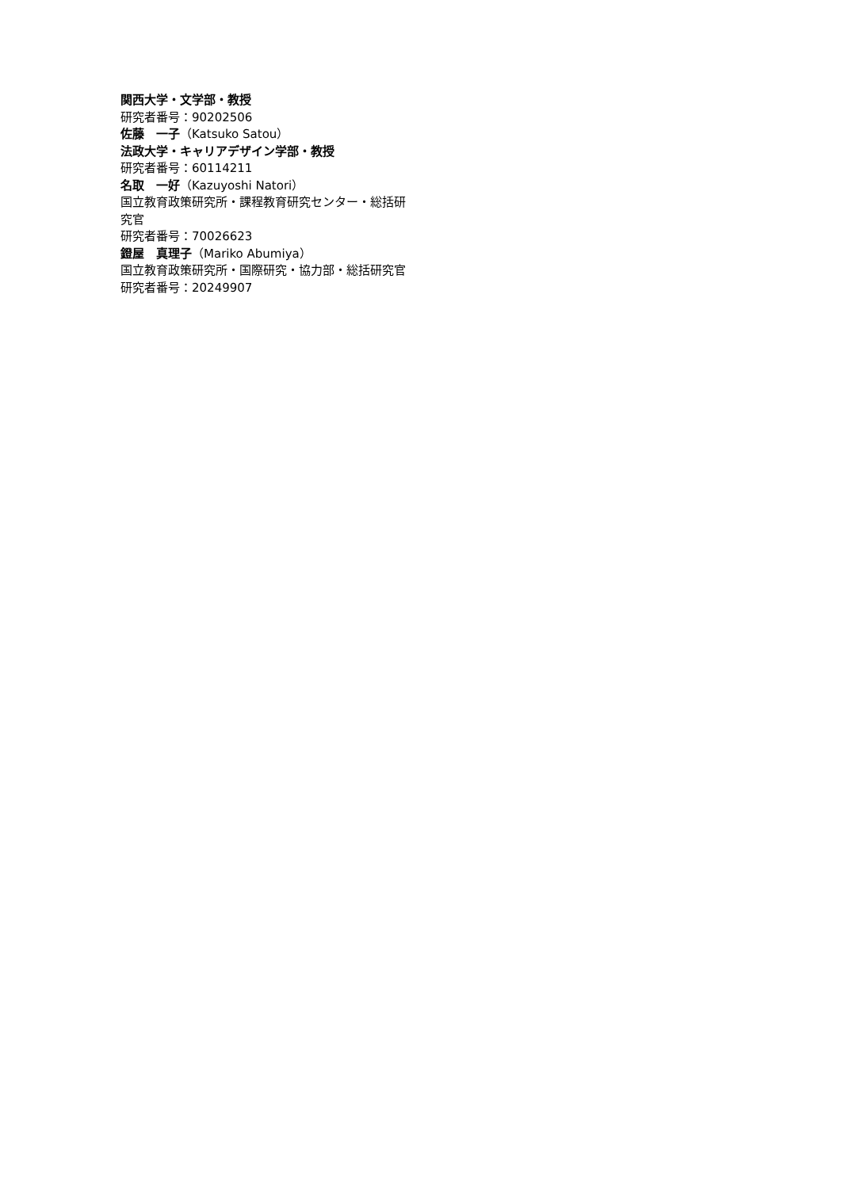関西大学・文学部・教授
研究者番号：90202506
佐藤　一子（Katsuko Satou）
法政大学・キャリアデザイン学部・教授
研究者番号：60114211
名取　一好（Kazuyoshi Natori）
国立教育政策研究所・課程教育研究センター・総括研究官
研究者番号：70026623
鐙屋　真理子（Mariko Abumiya）
国立教育政策研究所・国際研究・協力部・総括研究官
研究者番号：20249907